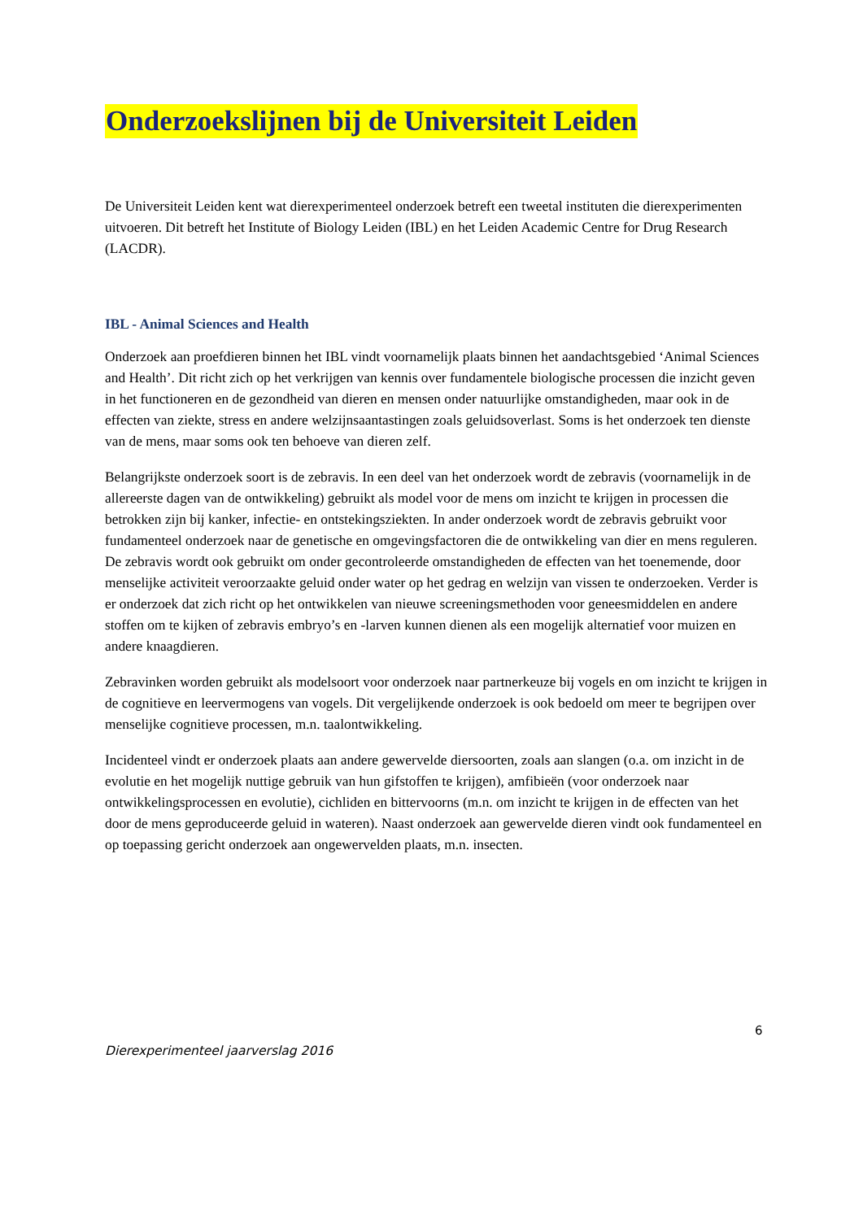Onderzoekslijnen bij de Universiteit Leiden
De Universiteit Leiden kent wat dierexperimenteel onderzoek betreft een tweetal instituten die dierexperimenten uitvoeren. Dit betreft het Institute of Biology Leiden (IBL) en het Leiden Academic Centre for Drug Research (LACDR).
IBL - Animal Sciences and Health
Onderzoek aan proefdieren binnen het IBL vindt voornamelijk plaats binnen het aandachtsgebied ‘Animal Sciences and Health’. Dit richt zich op het verkrijgen van kennis over fundamentele biologische processen die inzicht geven in het functioneren en de gezondheid van dieren en mensen onder natuurlijke omstandigheden, maar ook in de effecten van ziekte, stress en andere welzijnsaantastingen zoals geluidsoverlast. Soms is het onderzoek ten dienste van de mens, maar soms ook ten behoeve van dieren zelf.
Belangrijkste onderzoek soort is de zebravis. In een deel van het onderzoek wordt de zebravis (voornamelijk in de allereerste dagen van de ontwikkeling) gebruikt als model voor de mens om inzicht te krijgen in processen die betrokken zijn bij kanker, infectie- en ontstekingsziekten. In ander onderzoek wordt de zebravis gebruikt voor fundamenteel onderzoek naar de genetische en omgevingsfactoren die de ontwikkeling van dier en mens reguleren. De zebravis wordt ook gebruikt om onder gecontroleerde omstandigheden de effecten van het toenemende, door menselijke activiteit veroorzaakte geluid onder water op het gedrag en welzijn van vissen te onderzoeken. Verder is er onderzoek dat zich richt op het ontwikkelen van nieuwe screeningsmethoden voor geneesmiddelen en andere stoffen om te kijken of zebravis embryo’s en -larven kunnen dienen als een mogelijk alternatief voor muizen en andere knaagdieren.
Zebravinken worden gebruikt als modelsoort voor onderzoek naar partnerkeuze bij vogels en om inzicht te krijgen in de cognitieve en leervermogens van vogels. Dit vergelijkende onderzoek is ook bedoeld om meer te begrijpen over menselijke cognitieve processen, m.n. taalontwikkeling.
Incidenteel vindt er onderzoek plaats aan andere gewervelde diersoorten, zoals aan slangen (o.a. om inzicht in de evolutie en het mogelijk nuttige gebruik van hun gifstoffen te krijgen), amfibieën (voor onderzoek naar ontwikkelingsprocessen en evolutie), cichliden en bittervoorns (m.n. om inzicht te krijgen in de effecten van het door de mens geproduceerde geluid in wateren). Naast onderzoek aan gewervelde dieren vindt ook fundamenteel en op toepassing gericht onderzoek aan ongewervelden plaats, m.n. insecten.
6
Dierexperimenteel jaarverslag 2016